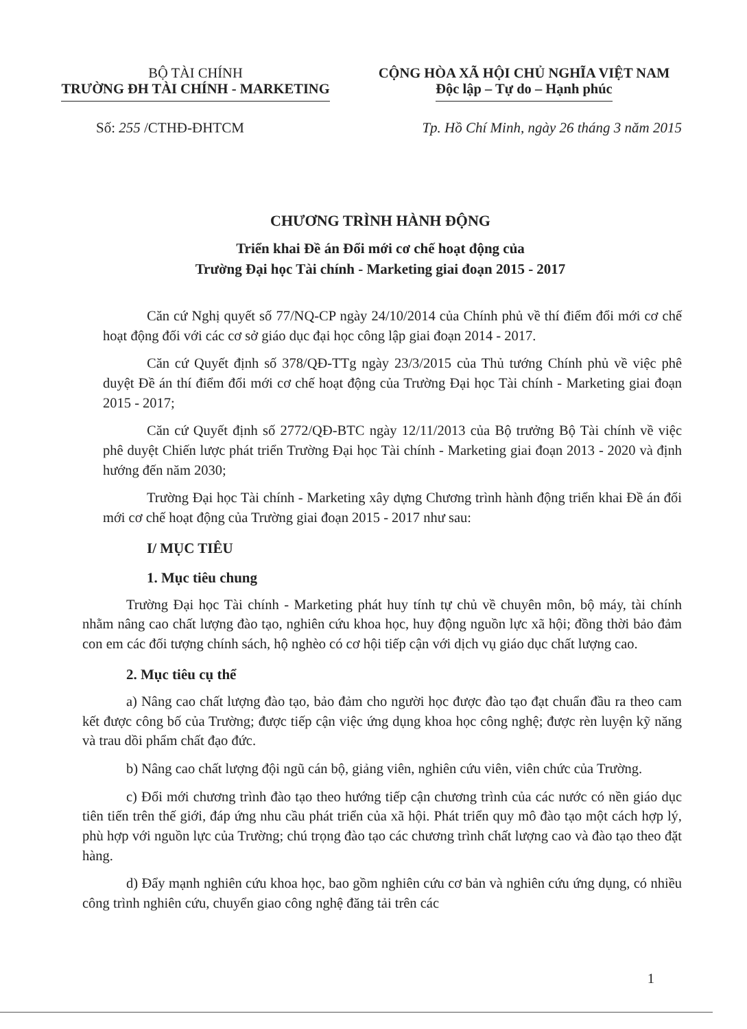BỘ TÀI CHÍNH
TRƯỜNG ĐH TÀI CHÍNH - MARKETING
CỘNG HÒA XÃ HỘI CHỦ NGHĨA VIỆT NAM
Độc lập – Tự do – Hạnh phúc
Số: 255 /CTHĐ-ĐHTCM Tp. Hồ Chí Minh, ngày 26 tháng 3 năm 2015
CHƯƠNG TRÌNH HÀNH ĐỘNG
Triển khai Đề án Đổi mới cơ chế hoạt động của
Trường Đại học Tài chính - Marketing giai đoạn 2015 - 2017
Căn cứ Nghị quyết số 77/NQ-CP ngày 24/10/2014 của Chính phủ về thí điểm đổi mới cơ chế hoạt động đối với các cơ sở giáo dục đại học công lập giai đoạn 2014 - 2017.
Căn cứ Quyết định số 378/QĐ-TTg ngày 23/3/2015 của Thủ tướng Chính phủ về việc phê duyệt Đề án thí điểm đổi mới cơ chế hoạt động của Trường Đại học Tài chính - Marketing giai đoạn 2015 - 2017;
Căn cứ Quyết định số 2772/QĐ-BTC ngày 12/11/2013 của Bộ trưởng Bộ Tài chính về việc phê duyệt Chiến lược phát triển Trường Đại học Tài chính - Marketing giai đoạn 2013 - 2020 và định hướng đến năm 2030;
Trường Đại học Tài chính - Marketing xây dựng Chương trình hành động triển khai Đề án đổi mới cơ chế hoạt động của Trường giai đoạn 2015 - 2017 như sau:
I/ MỤC TIÊU
1. Mục tiêu chung
Trường Đại học Tài chính - Marketing phát huy tính tự chủ về chuyên môn, bộ máy, tài chính nhằm nâng cao chất lượng đào tạo, nghiên cứu khoa học, huy động nguồn lực xã hội; đồng thời bảo đảm con em các đối tượng chính sách, hộ nghèo có cơ hội tiếp cận với dịch vụ giáo dục chất lượng cao.
2. Mục tiêu cụ thể
a) Nâng cao chất lượng đào tạo, bảo đảm cho người học được đào tạo đạt chuẩn đầu ra theo cam kết được công bố của Trường; được tiếp cận việc ứng dụng khoa học công nghệ; được rèn luyện kỹ năng và trau dồi phẩm chất đạo đức.
b) Nâng cao chất lượng đội ngũ cán bộ, giảng viên, nghiên cứu viên, viên chức của Trường.
c) Đổi mới chương trình đào tạo theo hướng tiếp cận chương trình của các nước có nền giáo dục tiên tiến trên thế giới, đáp ứng nhu cầu phát triển của xã hội. Phát triển quy mô đào tạo một cách hợp lý, phù hợp với nguồn lực của Trường; chú trọng đào tạo các chương trình chất lượng cao và đào tạo theo đặt hàng.
d) Đẩy mạnh nghiên cứu khoa học, bao gồm nghiên cứu cơ bản và nghiên cứu ứng dụng, có nhiều công trình nghiên cứu, chuyển giao công nghệ đăng tải trên các
1